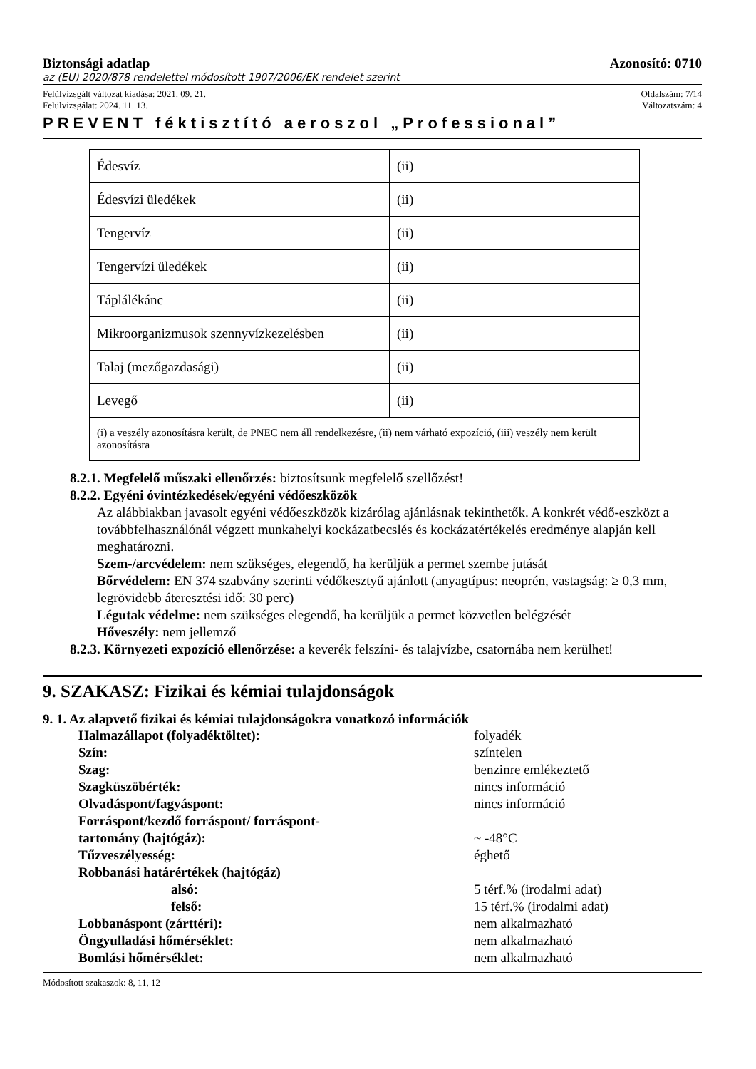Biztonsági adatlap Azonosító: 0710
az (EU) 2020/878 rendelettel módosított 1907/2006/EK rendelet szerint
Felülvizsgált változat kiadása: 2021. 09. 21. Oldalszám: 7/14
Felülvizsgálat: 2024. 11. 13. Változatszám: 4
PREVENT féktisztító aeroszol „Professional”
| Édesvíz | (ii) |
| Édesvízi üledékek | (ii) |
| Tengervíz | (ii) |
| Tengervízi üledékek | (ii) |
| Táplálékánc | (ii) |
| Mikroorganizmusok szennyvízkezelésben | (ii) |
| Talaj (mezőgazdasági) | (ii) |
| Levegő | (ii) |
| (i) a veszély azonosításra került, de PNEC nem áll rendelkezésre, (ii) nem várható expozíció, (iii) veszély nem került azonosításra | |
8.2.1. Megfelelő műszaki ellenőrzés: biztosítsunk megfelelő szellőzést!
8.2.2. Egyéni óvintézkedések/egyéni védőeszközök
Az alábbiakban javasolt egyéni védőeszközök kizárólag ajánlásnak tekinthetők. A konkrét védő-eszközt a továbbfelhasználónál végzett munkahelyi kockázatbecslés és kockázatértékelés eredménye alapján kell meghatározni.
Szem-/arcvédelem: nem szükséges, elegendő, ha kerüljük a permet szembe jutását
Bőrvédelem: EN 374 szabvány szerinti védőkesztyű ajánlott (anyagtípus: neoprén, vastagság: ≥ 0,3 mm, legrövidebb áteresztési idő: 30 perc)
Légutak védelme: nem szükséges elegendő, ha kerüljük a permet közvetlen belégzését
Hőveszély: nem jellemző
8.2.3. Környezeti expozíció ellenőrzése: a keverék felszíni- és talajvízbe, csatornába nem kerülhet!
9. SZAKASZ: Fizikai és kémiai tulajdonságok
9. 1. Az alapvető fizikai és kémiai tulajdonságokra vonatkozó információk
Halmazállapot (folyadéktöltet): folyadék Szín: színtelen Szag: benzinre emlékeztető Szagküszöbérték: nincs információ Olvadáspont/fagyáspont: nincs információ Forráspont/kezdő forráspont/ forráspont-
tartomány (hajtógáz):
~ -48°C Tűzveszélyesség: éghető Robbanási határértékek (hajtógáz) alsó: 5 térf.% (irodalmi adat) felső: 15 térf.% (irodalmi adat) Lobbanáspont (zárttéri): nem alkalmazható Öngyulladási hőmérséklet: nem alkalmazható Bomlási hőmérséklet: nem alkalmazható
Módosított szakaszok: 8, 11, 12